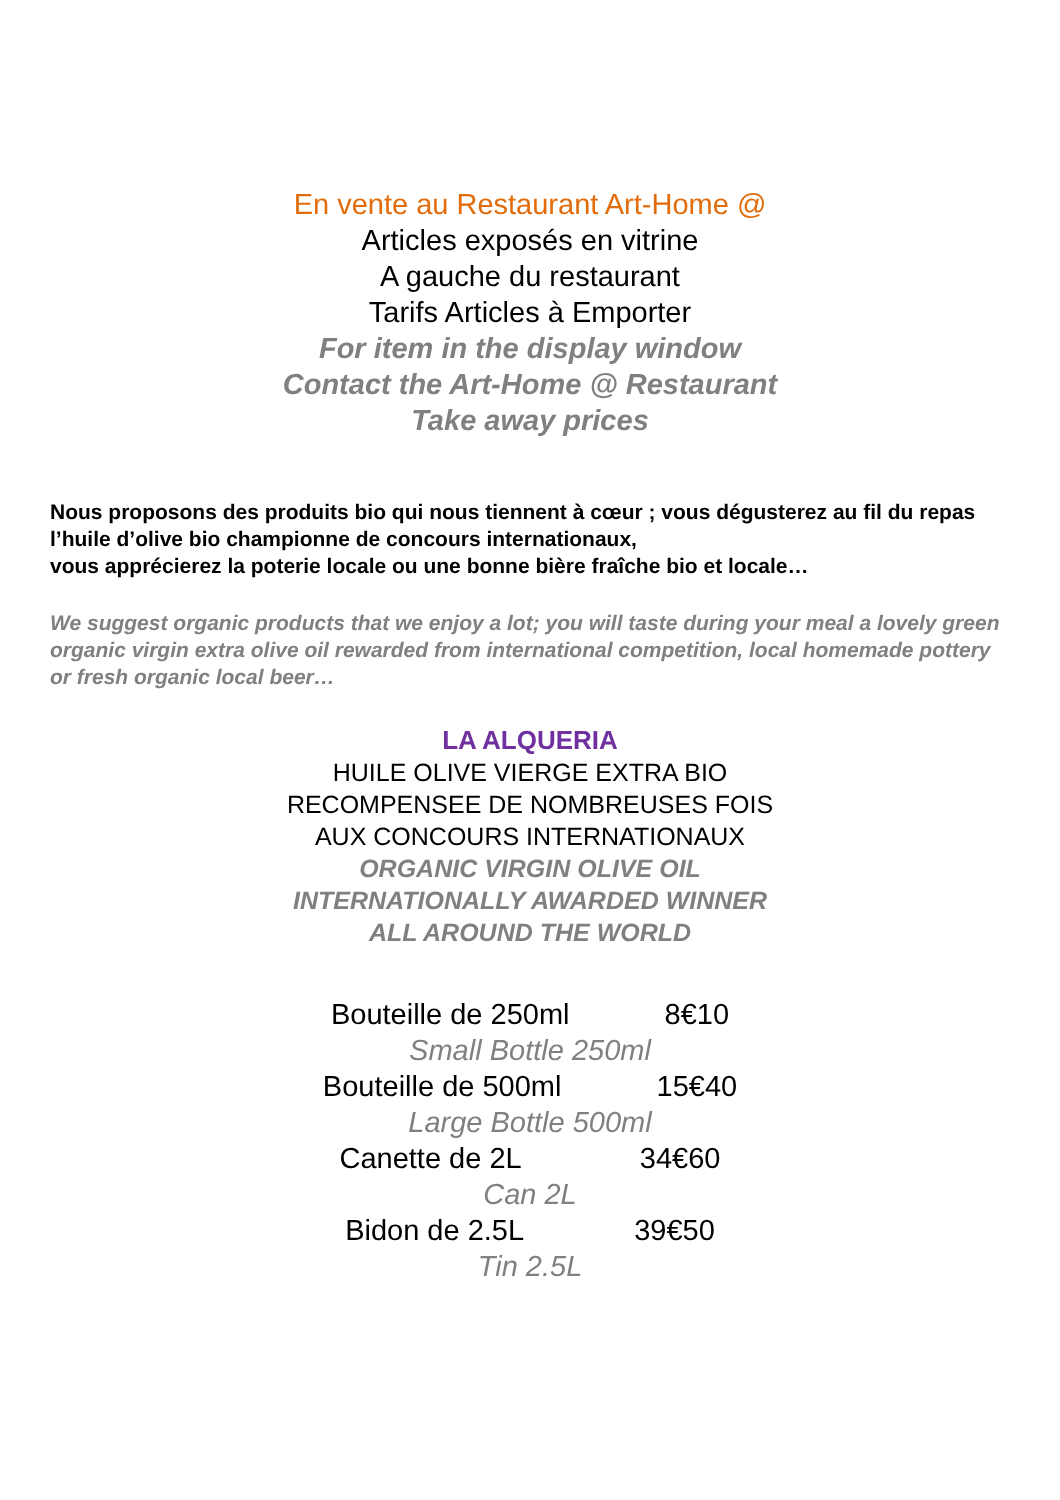En vente au Restaurant Art-Home @
Articles exposés en vitrine
A gauche du restaurant
Tarifs Articles à Emporter
For item in the display window
Contact the Art-Home @ Restaurant
Take away prices
Nous proposons des produits bio qui nous tiennent à cœur ; vous dégusterez au fil du repas l’huile d’olive bio championne de concours internationaux,
vous apprécierez la poterie locale ou une bonne bière fraîche bio et locale…
We suggest organic products that we enjoy a lot; you will taste during your meal a lovely green organic virgin extra olive oil rewarded from international competition, local homemade pottery or fresh organic local beer…
LA ALQUERIA
HUILE OLIVE VIERGE EXTRA BIO
RECOMPENSEE DE NOMBREUSES FOIS
AUX CONCOURS INTERNATIONAUX
ORGANIC VIRGIN OLIVE OIL
INTERNATIONALLY AWARDED WINNER
ALL AROUND THE WORLD
Bouteille de 250ml 8€10
Small Bottle 250ml
Bouteille de 500ml 15€40
Large Bottle 500ml
Canette de 2L 34€60
Can 2L
Bidon de 2.5L 39€50
Tin 2.5L